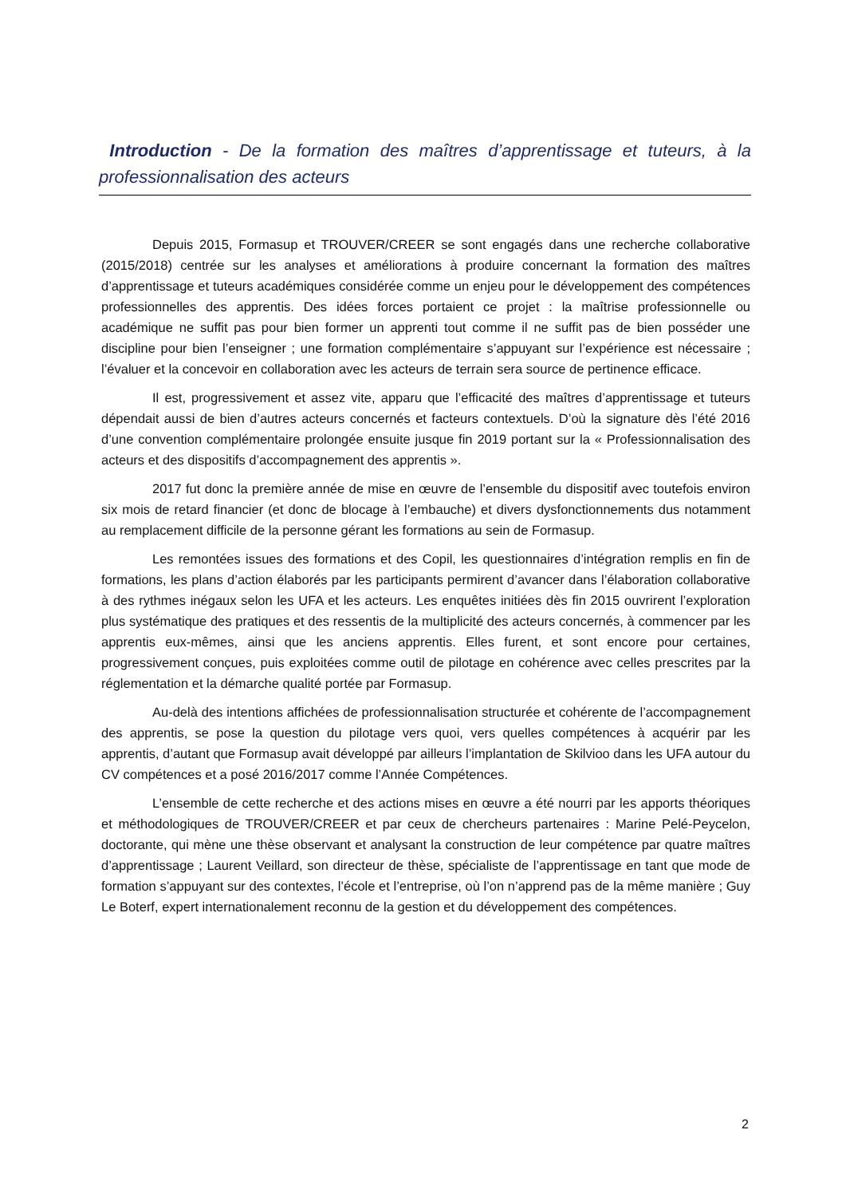Introduction - De la formation des maîtres d’apprentissage et tuteurs, à la professionnalisation des acteurs
Depuis 2015, Formasup et TROUVER/CREER se sont engagés dans une recherche collaborative (2015/2018) centrée sur les analyses et améliorations à produire concernant la formation des maîtres d’apprentissage et tuteurs académiques considérée comme un enjeu pour le développement des compétences professionnelles des apprentis. Des idées forces portaient ce projet : la maîtrise professionnelle ou académique ne suffit pas pour bien former un apprenti tout comme il ne suffit pas de bien posséder une discipline pour bien l’enseigner ; une formation complémentaire s’appuyant sur l’expérience est nécessaire ; l’évaluer et la concevoir en collaboration avec les acteurs de terrain sera source de pertinence efficace.
Il est, progressivement et assez vite, apparu que l’efficacité des maîtres d’apprentissage et tuteurs dépendait aussi de bien d’autres acteurs concernés et facteurs contextuels. D’où la signature dès l’été 2016 d’une convention complémentaire prolongée ensuite jusque fin 2019 portant sur la « Professionnalisation des acteurs et des dispositifs d’accompagnement des apprentis ».
2017 fut donc la première année de mise en œuvre de l’ensemble du dispositif avec toutefois environ six mois de retard financier (et donc de blocage à l’embauche) et divers dysfonctionnements dus notamment au remplacement difficile de la personne gérant les formations au sein de Formasup.
Les remontées issues des formations et des Copil, les questionnaires d’intégration remplis en fin de formations, les plans d’action élaborés par les participants permirent d’avancer dans l’élaboration collaborative à des rythmes inégaux selon les UFA et les acteurs. Les enquêtes initiées dès fin 2015 ouvrirent l’exploration plus systématique des pratiques et des ressentis de la multiplicité des acteurs concernés, à commencer par les apprentis eux-mêmes, ainsi que les anciens apprentis. Elles furent, et sont encore pour certaines, progressivement conçues, puis exploitées comme outil de pilotage en cohérence avec celles prescrites par la réglementation et la démarche qualité portée par Formasup.
Au-delà des intentions affichées de professionnalisation structurée et cohérente de l’accompagnement des apprentis, se pose la question du pilotage vers quoi, vers quelles compétences à acquérir par les apprentis, d’autant que Formasup avait développé par ailleurs l’implantation de Skilvioo dans les UFA autour du CV compétences et a posé 2016/2017 comme l’Année Compétences.
L’ensemble de cette recherche et des actions mises en œuvre a été nourri par les apports théoriques et méthodologiques de TROUVER/CREER et par ceux de chercheurs partenaires : Marine Pelé-Peycelon, doctorante, qui mène une thèse observant et analysant la construction de leur compétence par quatre maîtres d’apprentissage ; Laurent Veillard, son directeur de thèse, spécialiste de l’apprentissage en tant que mode de formation s’appuyant sur des contextes, l’école et l’entreprise, où l’on n’apprend pas de la même manière ; Guy Le Boterf, expert internationalement reconnu de la gestion et du développement des compétences.
2